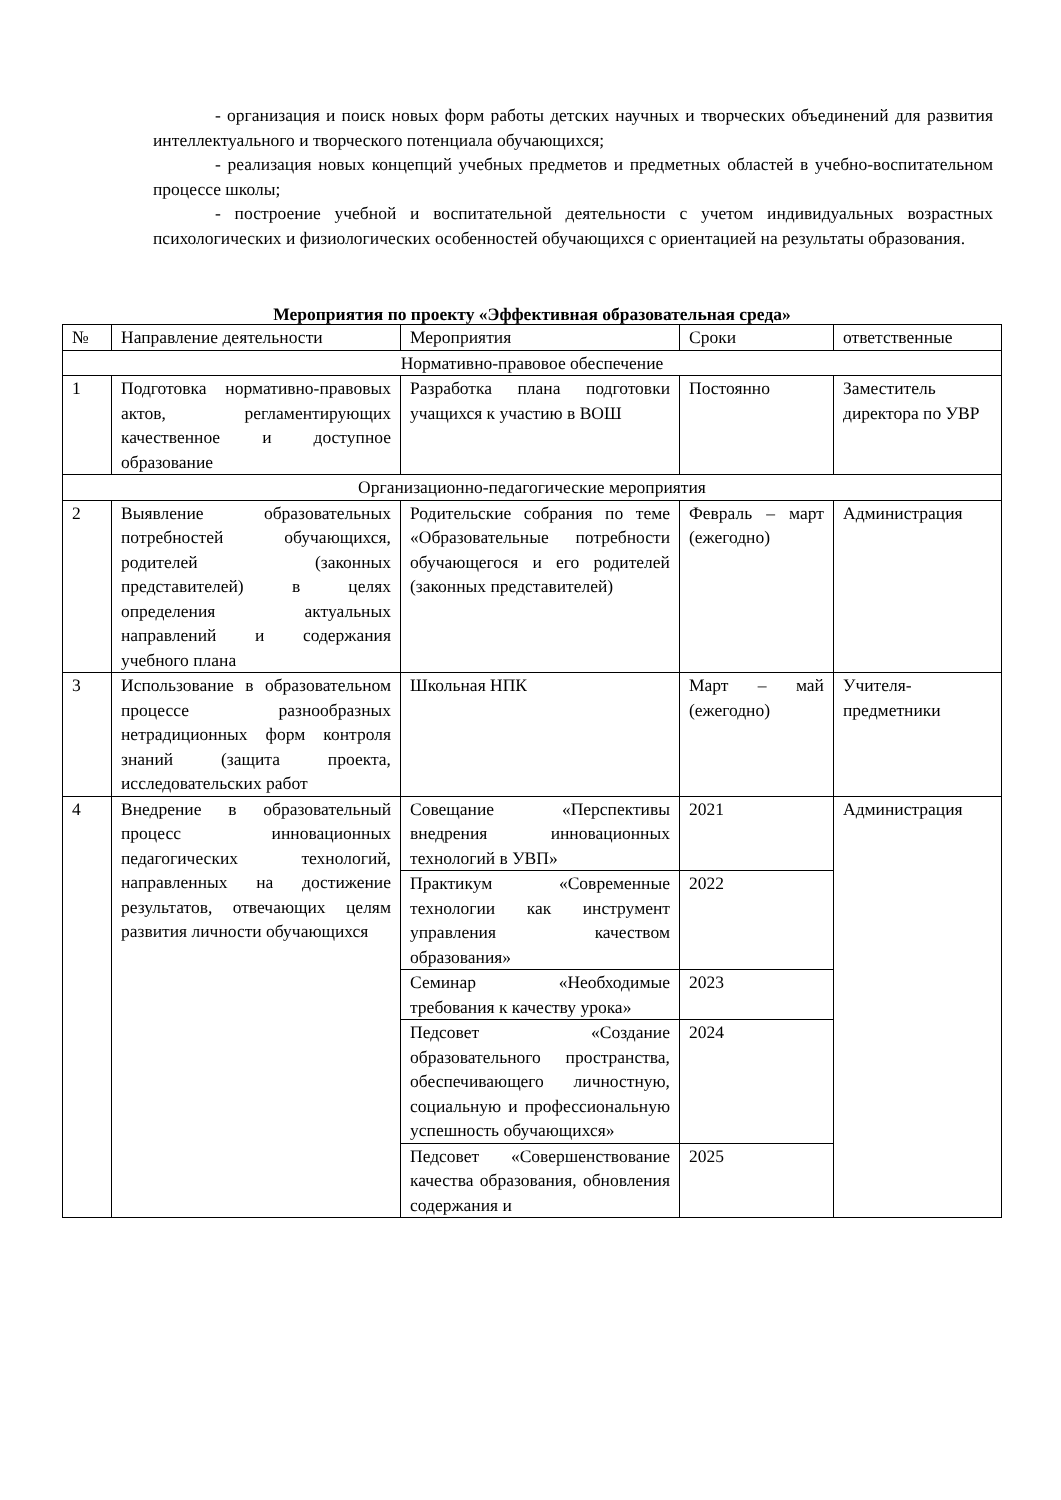- организация и поиск новых форм работы детских научных и творческих объединений для развития интеллектуального и творческого потенциала обучающихся;
- реализация новых концепций учебных предметов и предметных областей в учебно-воспитательном процессе школы;
- построение учебной и воспитательной деятельности с учетом индивидуальных возрастных психологических и физиологических особенностей обучающихся с ориентацией на результаты образования.
Мероприятия по проекту «Эффективная образовательная среда»
| № | Направление деятельности | Мероприятия | Сроки | ответственные |
| Нормативно-правовое обеспечение | | | | |
| 1 | Подготовка нормативно-правовых актов, регламентирующих качественное и доступное образование | Разработка плана подготовки учащихся к участию в ВОШ | Постоянно | Заместитель директора по УВР |
| Организационно-педагогические мероприятия | | | | |
| 2 | Выявление образовательных потребностей обучающихся, родителей (законных представителей) в целях определения актуальных направлений и содержания учебного плана | Родительские собрания по теме «Образовательные потребности обучающегося и его родителей (законных представителей) | Февраль – март (ежегодно) | Администрация |
| 3 | Использование в образовательном процессе разнообразных нетрадиционных форм контроля знаний (защита проекта, исследовательских работ | Школьная НПК | Март – май (ежегодно) | Учителя-предметники |
| 4 | Внедрение в образовательный процесс инновационных педагогических технологий, направленных на достижение результатов, отвечающих целям развития личности обучающихся | Совещание «Перспективы внедрения инновационных технологий в УВП» | 2021 | Администрация |
| | | Практикум «Современные технологии как инструмент управления качеством образования» | 2022 | |
| | | Семинар «Необходимые требования к качеству урока» | 2023 | |
| | | Педсовет «Создание образовательного пространства, обеспечивающего личностную, социальную и профессиональную успешность обучающихся» | 2024 | |
| | | Педсовет «Совершенствование качества образования, обновления содержания и | 2025 | |